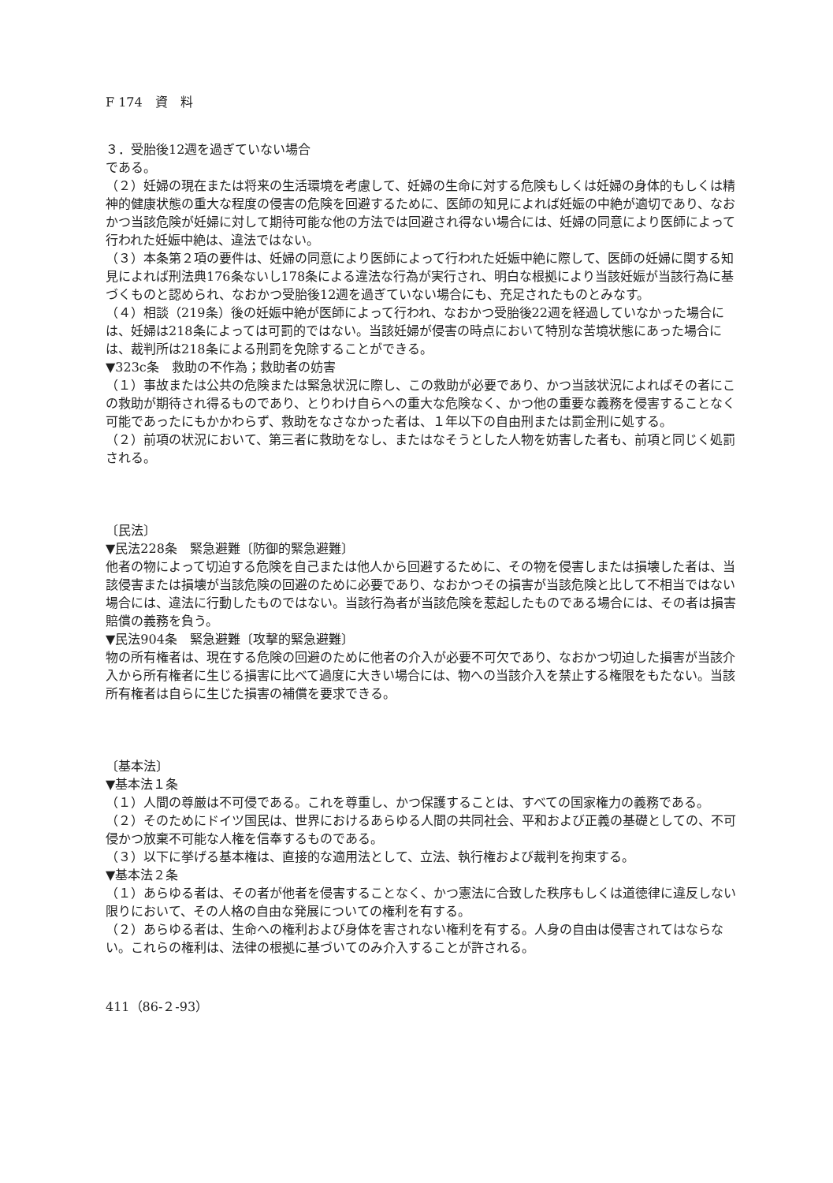F 174　資　料
３．受胎後12週を過ぎていない場合
である。
（２）妊婦の現在または将来の生活環境を考慮して、妊婦の生命に対する危険もしくは妊婦の身体的もしくは精神的健康状態の重大な程度の侵害の危険を回避するために、医師の知見によれば妊娠の中絶が適切であり、なおかつ当該危険が妊婦に対して期待可能な他の方法では回避され得ない場合には、妊婦の同意により医師によって行われた妊娠中絶は、違法ではない。
（３）本条第２項の要件は、妊婦の同意により医師によって行われた妊娠中絶に際して、医師の妊婦に関する知見によれば刑法典176条ないし178条による違法な行為が実行され、明白な根拠により当該妊娠が当該行為に基づくものと認められ、なおかつ受胎後12週を過ぎていない場合にも、充足されたものとみなす。
（４）相談（219条）後の妊娠中絶が医師によって行われ、なおかつ受胎後22週を経過していなかった場合には、妊婦は218条によっては可罰的ではない。当該妊婦が侵害の時点において特別な苦境状態にあった場合には、裁判所は218条による刑罰を免除することができる。
▼323c条　救助の不作為；救助者の妨害
（１）事故または公共の危険または緊急状況に際し、この救助が必要であり、かつ当該状況によればその者にこの救助が期待され得るものであり、とりわけ自らへの重大な危険なく、かつ他の重要な義務を侵害することなく可能であったにもかかわらず、救助をなさなかった者は、１年以下の自由刑または罰金刑に処する。
（２）前項の状況において、第三者に救助をなし、またはなそうとした人物を妨害した者も、前項と同じく処罰される。
〔民法〕
▼民法228条　緊急避難〔防御的緊急避難〕
他者の物によって切迫する危険を自己または他人から回避するために、その物を侵害しまたは損壊した者は、当該侵害または損壊が当該危険の回避のために必要であり、なおかつその損害が当該危険と比して不相当ではない場合には、違法に行動したものではない。当該行為者が当該危険を惹起したものである場合には、その者は損害賠償の義務を負う。
▼民法904条　緊急避難〔攻撃的緊急避難〕
物の所有権者は、現在する危険の回避のために他者の介入が必要不可欠であり、なおかつ切迫した損害が当該介入から所有権者に生じる損害に比べて過度に大きい場合には、物への当該介入を禁止する権限をもたない。当該所有権者は自らに生じた損害の補償を要求できる。
〔基本法〕
▼基本法１条
（１）人間の尊厳は不可侵である。これを尊重し、かつ保護することは、すべての国家権力の義務である。
（２）そのためにドイツ国民は、世界におけるあらゆる人間の共同社会、平和および正義の基礎としての、不可侵かつ放棄不可能な人権を信奉するものである。
（３）以下に挙げる基本権は、直接的な適用法として、立法、執行権および裁判を拘束する。
▼基本法２条
（１）あらゆる者は、その者が他者を侵害することなく、かつ憲法に合致した秩序もしくは道徳律に違反しない限りにおいて、その人格の自由な発展についての権利を有する。
（２）あらゆる者は、生命への権利および身体を害されない権利を有する。人身の自由は侵害されてはならない。これらの権利は、法律の根拠に基づいてのみ介入することが許される。
411（86-２-93）